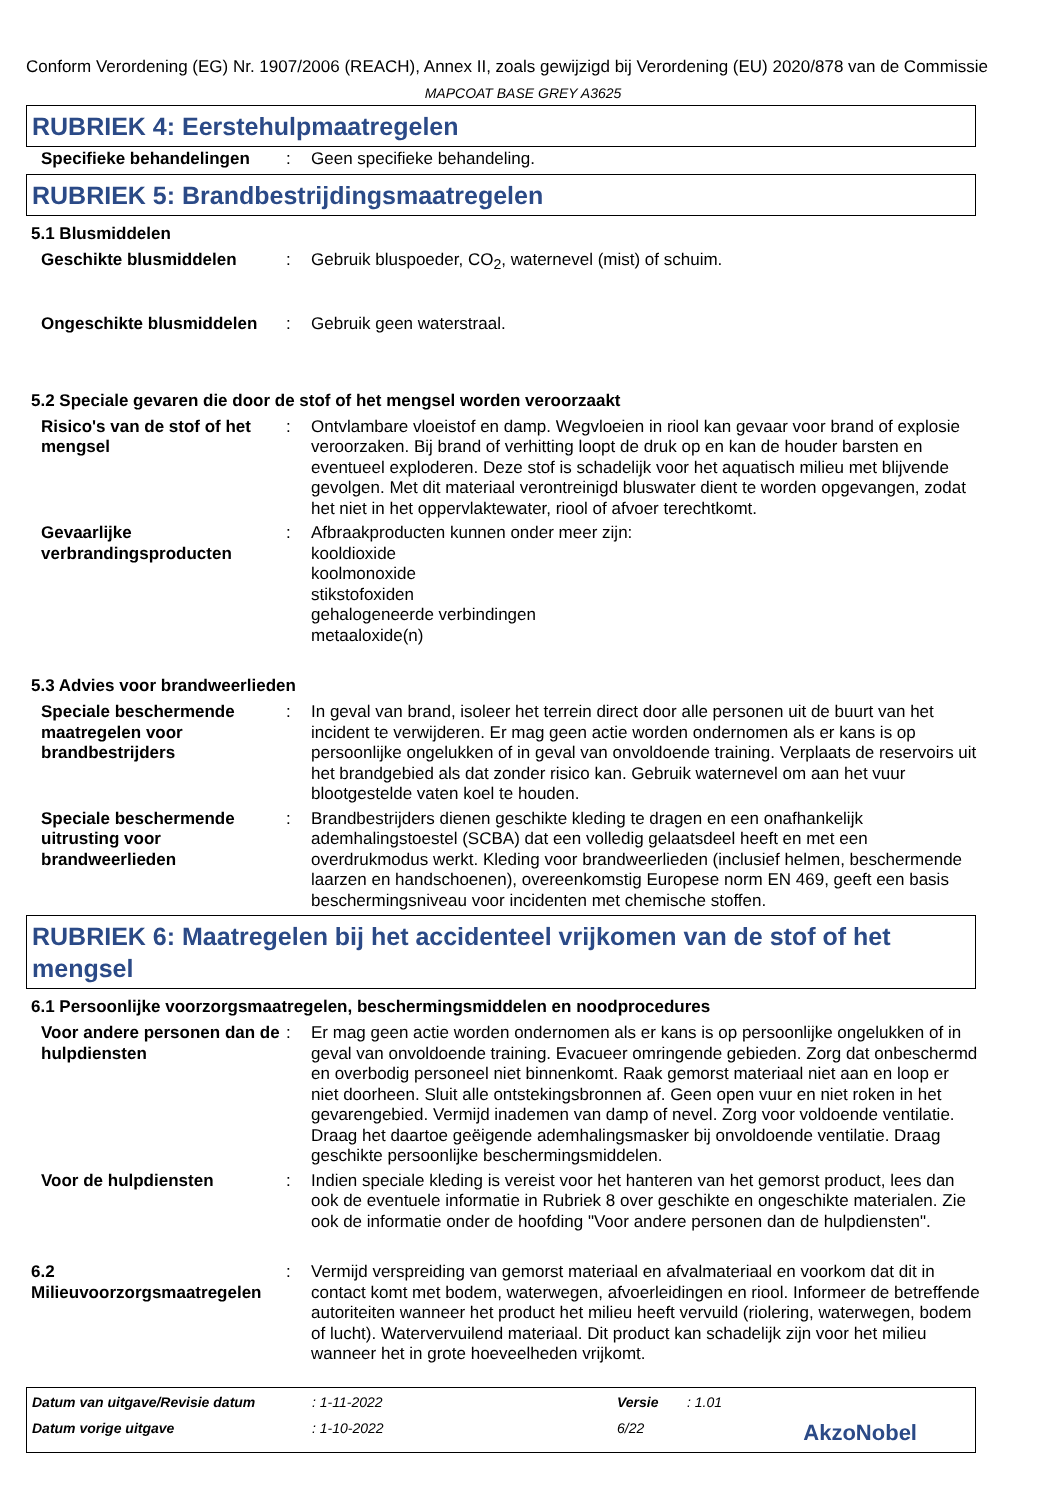Conform Verordening (EG) Nr. 1907/2006 (REACH), Annex II, zoals gewijzigd bij Verordening (EU) 2020/878 van de Commissie
MAPCOAT BASE GREY A3625
RUBRIEK 4: Eerstehulpmaatregelen
Specifieke behandelingen : Geen specifieke behandeling.
RUBRIEK 5: Brandbestrijdingsmaatregelen
5.1 Blusmiddelen
Geschikte blusmiddelen : Gebruik bluspoeder, CO<sub>2</sub>, waternevel (mist) of schuim.
Ongeschikte blusmiddelen : Gebruik geen waterstraal.
5.2 Speciale gevaren die door de stof of het mengsel worden veroorzaakt
Risico's van de stof of het mengsel
: Ontvlambare vloeistof en damp. Wegvloeien in riool kan gevaar voor brand of explosie veroorzaken. Bij brand of verhitting loopt de druk op en kan de houder barsten en eventueel exploderen. Deze stof is schadelijk voor het aquatisch milieu met blijvende gevolgen. Met dit materiaal verontreinigd bluswater dient te worden opgevangen, zodat het niet in het oppervlaktewater, riool of afvoer terechtkomt.
Gevaarlijke verbrandingsproducten
: Afbraakproducten kunnen onder meer zijn:
kooldioxide
koolmonoxide
stikstofoxiden
gehalogeneerde verbindingen
metaaloxide(n)
5.3 Advies voor brandweerlieden
Speciale beschermende maatregelen voor brandbestrijders
: In geval van brand, isoleer het terrein direct door alle personen uit de buurt van het incident te verwijderen. Er mag geen actie worden ondernomen als er kans is op persoonlijke ongelukken of in geval van onvoldoende training. Verplaats de reservoirs uit het brandgebied als dat zonder risico kan. Gebruik waternevel om aan het vuur blootgestelde vaten koel te houden.
Speciale beschermende uitrusting voor brandweerlieden
: Brandbestrijders dienen geschikte kleding te dragen en een onafhankelijk ademhalingstoestel (SCBA) dat een volledig gelaatsdeel heeft en met een overdrukmodus werkt. Kleding voor brandweerlieden (inclusief helmen, beschermende laarzen en handschoenen), overeenkomstig Europese norm EN 469, geeft een basis beschermingsniveau voor incidenten met chemische stoffen.
RUBRIEK 6: Maatregelen bij het accidenteel vrijkomen van de stof of het mengsel
6.1 Persoonlijke voorzorgsmaatregelen, beschermingsmiddelen en noodprocedures
Voor andere personen dan de hulpdiensten
: Er mag geen actie worden ondernomen als er kans is op persoonlijke ongelukken of in geval van onvoldoende training. Evacueer omringende gebieden. Zorg dat onbeschermd en overbodig personeel niet binnenkomt. Raak gemorst materiaal niet aan en loop er niet doorheen. Sluit alle ontstekingsbronnen af. Geen open vuur en niet roken in het gevarengebied. Vermijd inademen van damp of nevel. Zorg voor voldoende ventilatie. Draag het daartoe geëigende ademhalingsmasker bij onvoldoende ventilatie. Draag geschikte persoonlijke beschermingsmiddelen.
Voor de hulpdiensten : Indien speciale kleding is vereist voor het hanteren van het gemorst product, lees dan ook de eventuele informatie in Rubriek 8 over geschikte en ongeschikte materialen. Zie ook de informatie onder de hoofding "Voor andere personen dan de hulpdiensten".
6.2 Milieuvoorzorgsmaatregelen
: Vermijd verspreiding van gemorst materiaal en afvalmateriaal en voorkom dat dit in contact komt met bodem, waterwegen, afvoerleidingen en riool. Informeer de betreffende autoriteiten wanneer het product het milieu heeft vervuild (riolering, waterwegen, bodem of lucht). Watervervuilend materiaal. Dit product kan schadelijk zijn voor het milieu wanneer het in grote hoeveelheden vrijkomt.
Datum van uitgave/Revisie datum
: 1-11-2022
Versie
: 1.01
Datum vorige uitgave
: 1-10-2022
6/22
AkzoNobel